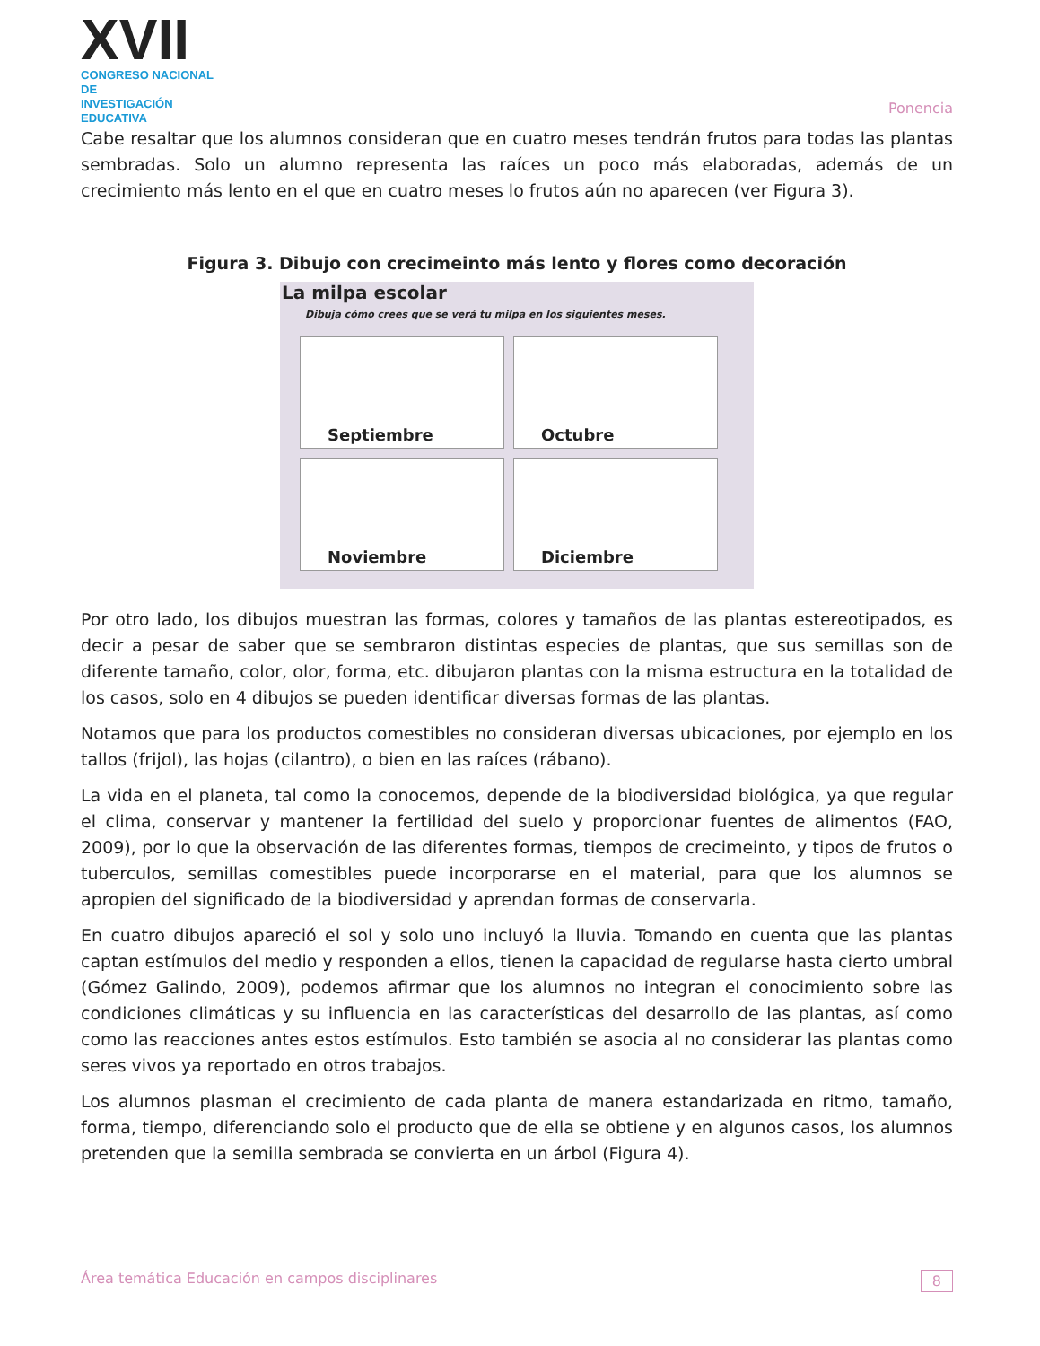XVII
CONGRESO NACIONAL DE
INVESTIGACIÓN EDUCATIVA
Ponencia
Cabe resaltar que los alumnos consideran que en cuatro meses tendrán frutos para todas las plantas sembradas. Solo un alumno representa las raíces un poco más elaboradas, además de un crecimiento más lento en el que en cuatro meses lo frutos aún no aparecen (ver Figura 3).
Figura 3. Dibujo con crecimeinto más lento y flores como decoración
La milpa escolar
Dibuja cómo crees que se verá tu milpa en los siguientes meses.
Septiembre
Octubre
Noviembre
Diciembre
Por otro lado, los dibujos muestran las formas, colores y tamaños de las plantas estereotipados, es decir a pesar de saber que se sembraron distintas especies de plantas, que sus semillas son de diferente tamaño, color, olor, forma, etc. dibujaron plantas con la misma estructura en la totalidad de los casos, solo en 4 dibujos se pueden identificar diversas formas de las plantas.
Notamos que para los productos comestibles no consideran diversas ubicaciones, por ejemplo en los tallos (frijol), las hojas (cilantro), o bien en las raíces (rábano).
La vida en el planeta, tal como la conocemos, depende de la biodiversidad biológica, ya que regular el clima, conservar y mantener la fertilidad del suelo y proporcionar fuentes de alimentos (FAO, 2009), por lo que la observación de las diferentes formas, tiempos de crecimeinto, y tipos de frutos o tuberculos, semillas comestibles puede incorporarse en el material, para que los alumnos se apropien del significado de la biodiversidad y aprendan formas de conservarla.
En cuatro dibujos apareció el sol y solo uno incluyó la lluvia. Tomando en cuenta que las plantas captan estímulos del medio y responden a ellos, tienen la capacidad de regularse hasta cierto umbral (Gómez Galindo, 2009), podemos afirmar que los alumnos no integran el conocimiento sobre las condiciones climáticas y su influencia en las características del desarrollo de las plantas, así como como las reacciones antes estos estímulos. Esto también se asocia al no considerar las plantas como seres vivos ya reportado en otros trabajos.
Los alumnos plasman el crecimiento de cada planta de manera estandarizada en ritmo, tamaño, forma, tiempo, diferenciando solo el producto que de ella se obtiene y en algunos casos, los alumnos pretenden que la semilla sembrada se convierta en un árbol (Figura 4).
Área temática Educación en campos disciplinares 8